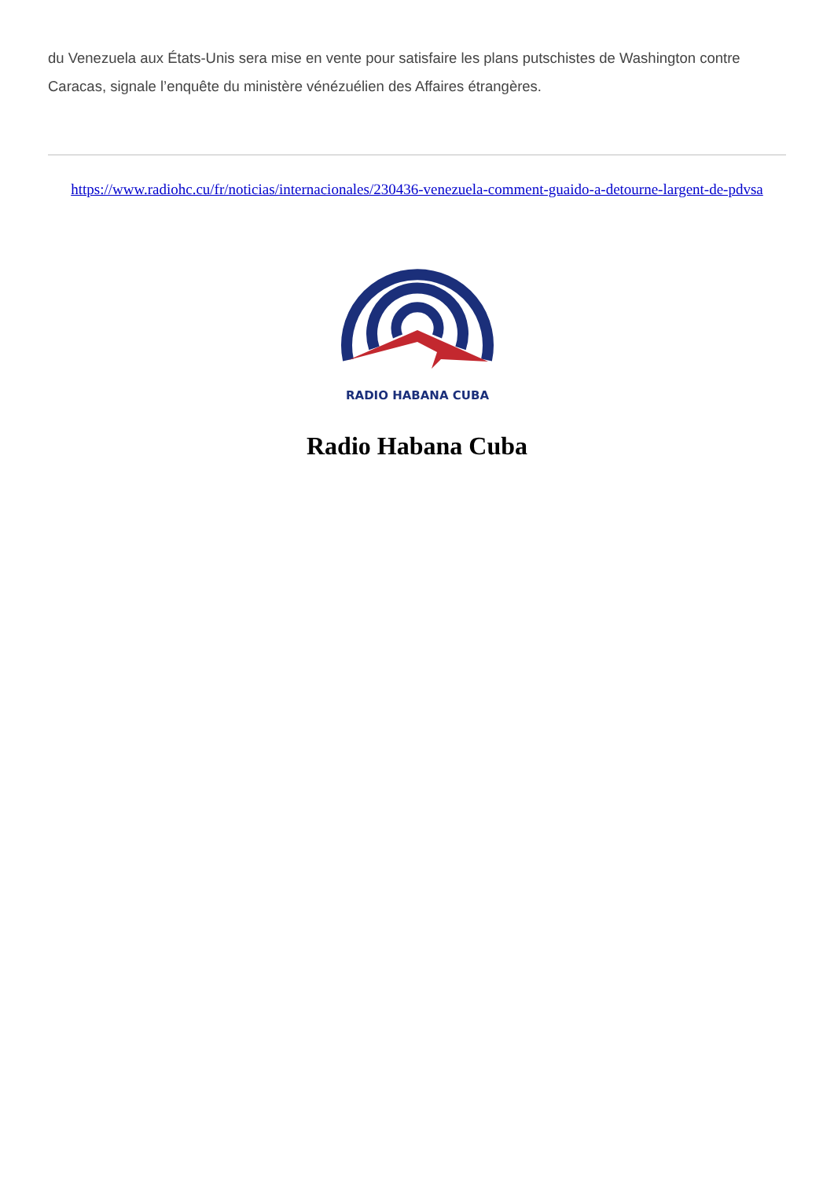du Venezuela aux États-Unis sera mise en vente pour satisfaire les plans putschistes de Washington contre Caracas, signale l’enquête du ministère vénézuélien des Affaires étrangères.
https://www.radiohc.cu/fr/noticias/internacionales/230436-venezuela-comment-guaido-a-detourne-largent-de-pdvsa
RADIO HABANA CUBA
Radio Habana Cuba